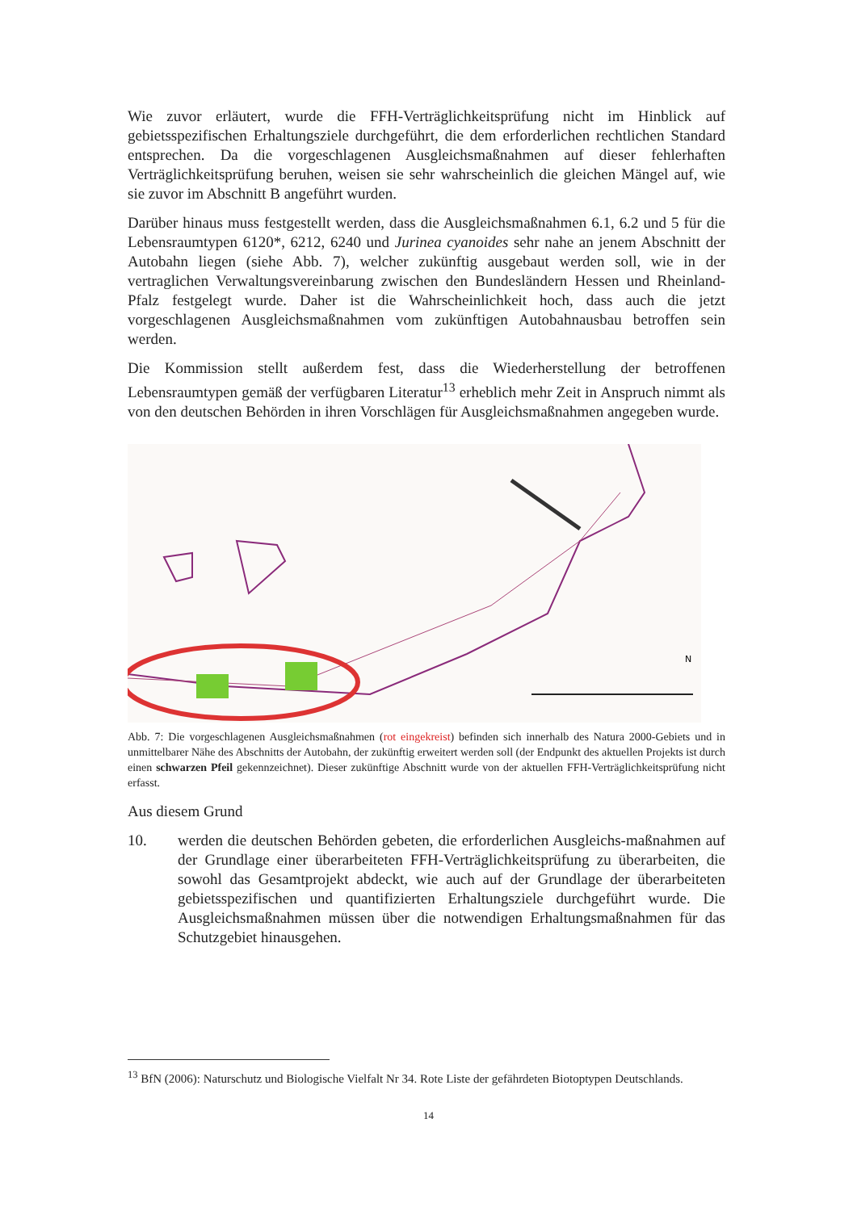Wie zuvor erläutert, wurde die FFH-Verträglichkeitsprüfung nicht im Hinblick auf gebietsspezifischen Erhaltungsziele durchgeführt, die dem erforderlichen rechtlichen Standard entsprechen. Da die vorgeschlagenen Ausgleichsmaßnahmen auf dieser fehlerhaften Verträglichkeitsprüfung beruhen, weisen sie sehr wahrscheinlich die gleichen Mängel auf, wie sie zuvor im Abschnitt B angeführt wurden.
Darüber hinaus muss festgestellt werden, dass die Ausgleichsmaßnahmen 6.1, 6.2 und 5 für die Lebensraumtypen 6120*, 6212, 6240 und Jurinea cyanoides sehr nahe an jenem Abschnitt der Autobahn liegen (siehe Abb. 7), welcher zukünftig ausgebaut werden soll, wie in der vertraglichen Verwaltungsvereinbarung zwischen den Bundesländern Hessen und Rheinland-Pfalz festgelegt wurde. Daher ist die Wahrscheinlichkeit hoch, dass auch die jetzt vorgeschlagenen Ausgleichsmaßnahmen vom zukünftigen Autobahnausbau betroffen sein werden.
Die Kommission stellt außerdem fest, dass die Wiederherstellung der betroffenen Lebensraumtypen gemäß der verfügbaren Literatur<sup>13</sup> erheblich mehr Zeit in Anspruch nimmt als von den deutschen Behörden in ihren Vorschlägen für Ausgleichsmaßnahmen angegeben wurde.
N
Abb. 7: Die vorgeschlagenen Ausgleichsmaßnahmen (rot eingekreist) befinden sich innerhalb des Natura 2000-Gebiets und in unmittelbarer Nähe des Abschnitts der Autobahn, der zukünftig erweitert werden soll (der Endpunkt des aktuellen Projekts ist durch einen schwarzen Pfeil gekennzeichnet). Dieser zukünftige Abschnitt wurde von der aktuellen FFH-Verträglichkeitsprüfung nicht erfasst.
Aus diesem Grund
10. werden die deutschen Behörden gebeten, die erforderlichen Ausgleichs-maßnahmen auf der Grundlage einer überarbeiteten FFH-Verträglichkeitsprüfung zu überarbeiten, die sowohl das Gesamtprojekt abdeckt, wie auch auf der Grundlage der überarbeiteten gebietsspezifischen und quantifizierten Erhaltungsziele durchgeführt wurde. Die Ausgleichsmaßnahmen müssen über die notwendigen Erhaltungsmaßnahmen für das Schutzgebiet hinausgehen.
<sup>13</sup> BfN (2006): Naturschutz und Biologische Vielfalt Nr 34. Rote Liste der gefährdeten Biotoptypen Deutschlands.
14